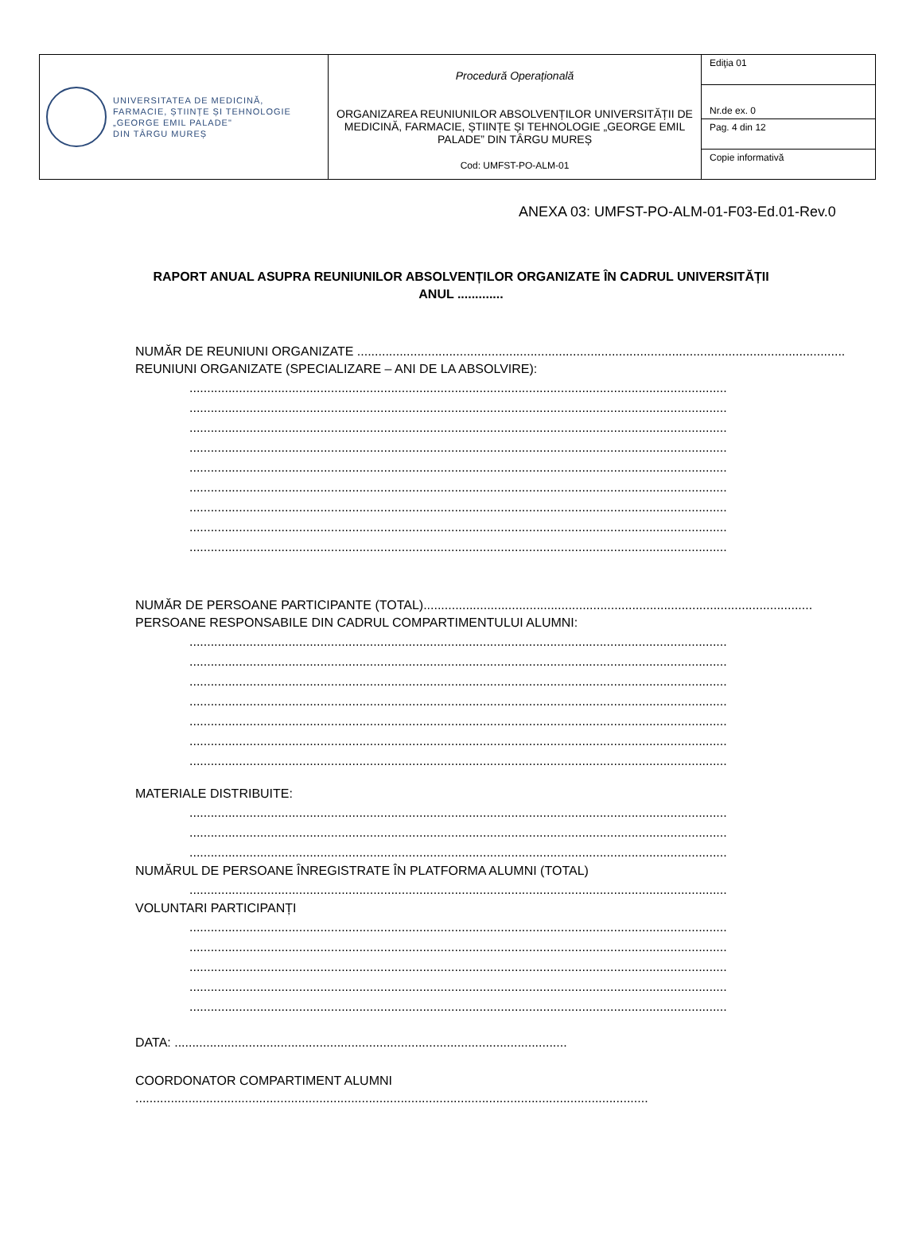| UNIVERSITATEA DE MEDICINĂ, FARMACIE, ȘTIINȚE ȘI TEHNOLOGIE „GEORGE EMIL PALADE" DIN TÂRGU MUREȘ | Procedură Operațională ORGANIZAREA REUNIUNILOR ABSOLVENȚILOR UNIVERSITĂȚII DE MEDICINĂ, FARMACIE, ȘTIINȚE ȘI TEHNOLOGIE „GEORGE EMIL PALADE” DIN TÂRGU MUREȘ Cod: UMFST-PO-ALM-01 | Ediţia 01 |
| | | Nr.de ex. 0 |
| | | Pag. 4 din 12 |
| | | Copie informativă |
ANEXA 03: UMFST-PO-ALM-01-F03-Ed.01-Rev.0
RAPORT ANUAL ASUPRA REUNIUNILOR ABSOLVENȚILOR ORGANIZATE ÎN CADRUL UNIVERSITĂȚII
ANUL .............
NUMĂR DE REUNIUNI ORGANIZATE ..................................................................................................................................................
REUNIUNI ORGANIZATE (SPECIALIZARE – ANI DE LA ABSOLVIRE):
........................................................................................................................................................
........................................................................................................................................................
........................................................................................................................................................
........................................................................................................................................................
........................................................................................................................................................
........................................................................................................................................................
........................................................................................................................................................
........................................................................................................................................................
........................................................................................................................................................
NUMĂR DE PERSOANE PARTICIPANTE (TOTAL)..............................................................................................................
PERSOANE RESPONSABILE DIN CADRUL COMPARTIMENTULUI ALUMNI:
........................................................................................................................................................
........................................................................................................................................................
........................................................................................................................................................
........................................................................................................................................................
........................................................................................................................................................
........................................................................................................................................................
........................................................................................................................................................
MATERIALE DISTRIBUITE:
........................................................................................................................................................
........................................................................................................................................................
........................................................................................................................................................
NUMĂRUL DE PERSOANE ÎNREGISTRATE ÎN PLATFORMA ALUMNI (TOTAL)
........................................................................................................................................................
VOLUNTARI PARTICIPANȚI
........................................................................................................................................................
........................................................................................................................................................
........................................................................................................................................................
........................................................................................................................................................
........................................................................................................................................................
DATA: ...............................................................................................................
COORDONATOR COMPARTIMENT ALUMNI
.................................................................................................................................................